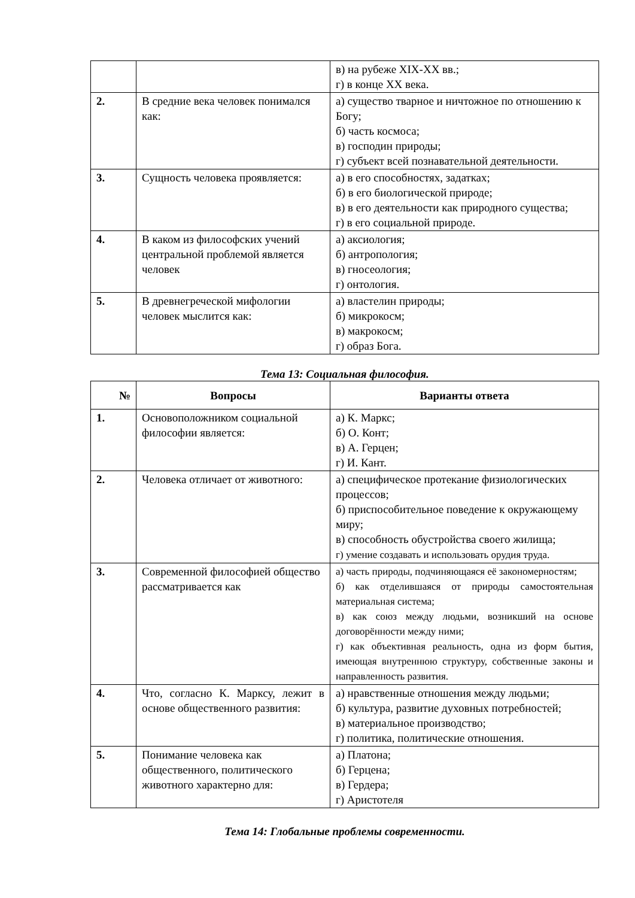| | | в) на рубеже XIX-XX вв.; г) в конце XX века. |
| 2. | В средние века человек понимался как: | а) существо тварное и ничтожное по отношению к Богу; б) часть космоса; в) господин природы; г) субъект всей познавательной деятельности. |
| 3. | Сущность человека проявляется: | а) в его способностях, задатках; б) в его биологической природе; в) в его деятельности как природного существа; г) в его социальной природе. |
| 4. | В каком из философских учений центральной проблемой является человек | а) аксиология; б) антропология; в) гносеология; г) онтология. |
| 5. | В древнегреческой мифологии человек мыслится как: | а) властелин природы; б) микрокосм; в) макрокосм; г) образ Бога. |
Тема 13: Социальная философия.
| № | Вопросы | Варианты ответа |
| --- | --- | --- |
| 1. | Основоположником социальной философии является: | а) К. Маркс; б) О. Конт; в) А. Герцен; г) И. Кант. |
| 2. | Человека отличает от животного: | а) специфическое протекание физиологических процессов; б) приспособительное поведение к окружающему миру; в) способность обустройства своего жилища; г) умение создавать и использовать орудия труда. |
| 3. | Современной философией общество рассматривается как | а) часть природы, подчиняющаяся её закономерностям; б) как отделившаяся от природы самостоятельная материальная система; в) как союз между людьми, возникший на основе договорённости между ними; г) как объективная реальность, одна из форм бытия, имеющая внутреннюю структуру, собственные законы и направленность развития. |
| 4. | Что, согласно К. Марксу, лежит в основе общественного развития: | а) нравственные отношения между людьми; б) культура, развитие духовных потребностей; в) материальное производство; г) политика, политические отношения. |
| 5. | Понимание человека как общественного, политического животного характерно для: | а) Платона; б) Герцена; в) Гердера; г) Аристотеля |
Тема 14: Глобальные проблемы современности.